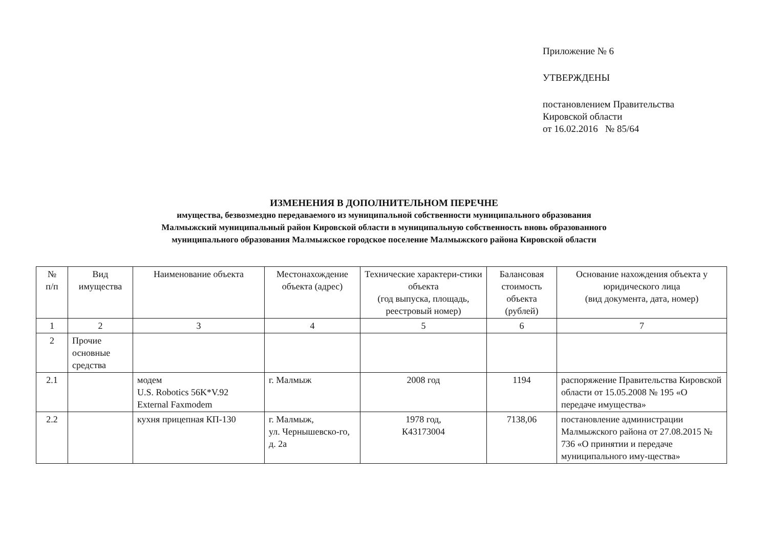Приложение № 6
УТВЕРЖДЕНЫ
постановлением Правительства
Кировской области
от 16.02.2016 № 85/64
ИЗМЕНЕНИЯ В ДОПОЛНИТЕЛЬНОМ ПЕРЕЧНЕ
имущества, безвозмездно передаваемого из муниципальной собственности муниципального образования
Малмыжский муниципальный район Кировской области в муниципальную собственность вновь образованного
муниципального образования Малмыжское городское поселение Малмыжского района Кировской области
| № п/п | Вид имущества | Наименование объекта | Местонахождение объекта (адрес) | Технические характери-стики объекта (год выпуска, площадь, реестровый номер) | Балансовая стоимость объекта (рублей) | Основание нахождения объекта у юридического лица (вид документа, дата, номер) |
| --- | --- | --- | --- | --- | --- | --- |
| 1 | 2 | 3 | 4 | 5 | 6 | 7 |
| 2 | Прочие основные средства | | | | | |
| 2.1 | | модем U.S. Robotics 56K*V.92 External Faxmodem | г. Малмыж | 2008 год | 1194 | распоряжение Правительства Кировской области от 15.05.2008 № 195 «О передаче имущества» |
| 2.2 | | кухня прицепная КП-130 | г. Малмыж, ул. Чернышевско-го, д. 2а | 1978 год, К43173004 | 7138,06 | постановление администрации Малмыжского района от 27.08.2015 № 736 «О принятии и передаче муниципального иму-щества» |